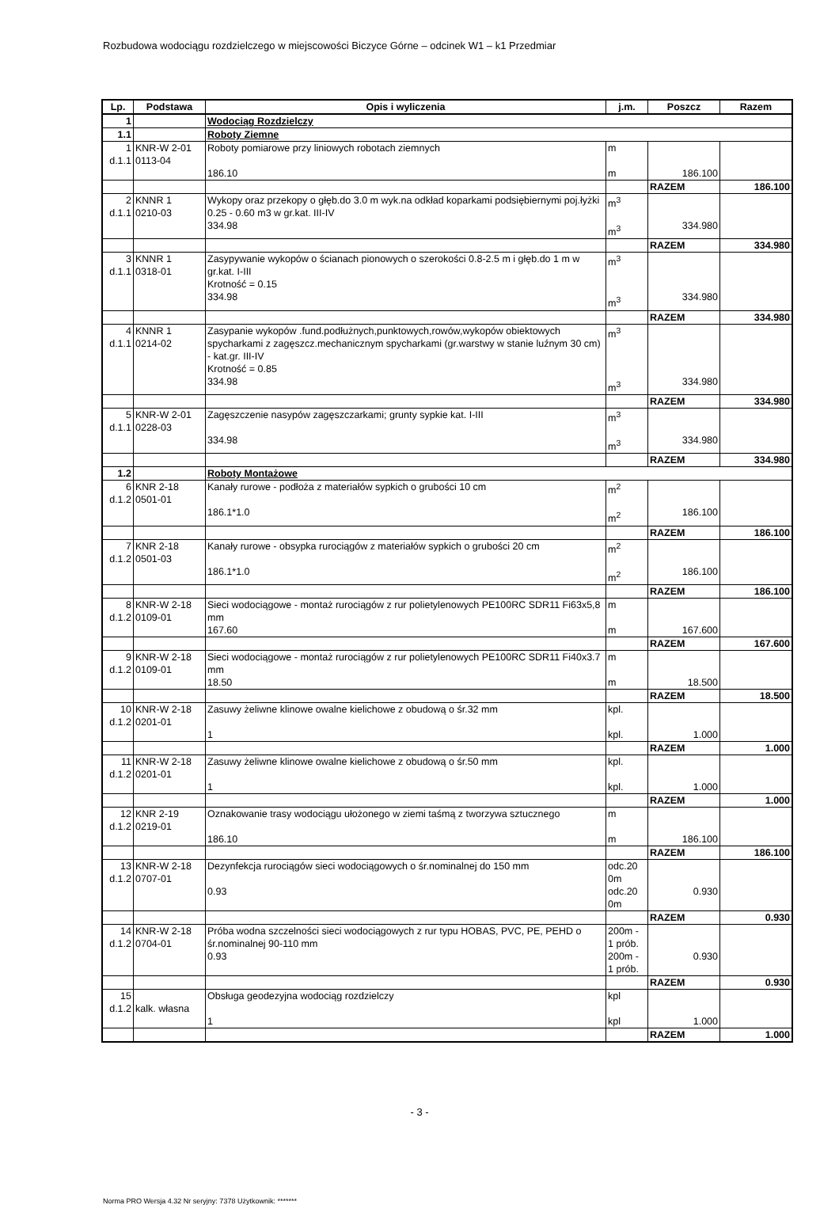Rozbudowa wodociągu rozdzielczego w miejscowości Biczyce Górne – odcinek W1 – k1 Przedmiar
| Lp. | Podstawa | Opis i wyliczenia | j.m. | Poszcz | Razem |
| --- | --- | --- | --- | --- | --- |
| 1 | | Wodociąg Rozdzielczy | | | |
| 1.1 | | Roboty Ziemne | | | |
| 1 d.1.1 | KNR-W 2-01 0113-04 | Roboty pomiarowe przy liniowych robotach ziemnych 186.10 | m m | 186.100 | |
| | | | | RAZEM | 186.100 |
| 2 d.1.1 | KNNR 1 0210-03 | Wykopy oraz przekopy o głęb.do 3.0 m wyk.na odkład koparkami podsiębiernymi poj.łyżki 0.25 - 0.60 m3 w gr.kat. III-IV 334.98 | m<sup>3</sup> m<sup>3</sup> | 334.980 | |
| | | | | RAZEM | 334.980 |
| 3 d.1.1 | KNNR 1 0318-01 | Zasypywanie wykopów o ścianach pionowych o szerokości 0.8-2.5 m i głęb.do 1 m w gr.kat. I-III Krotność = 0.15 334.98 | m<sup>3</sup> m<sup>3</sup> | 334.980 | |
| | | | | RAZEM | 334.980 |
| 4 d.1.1 | KNNR 1 0214-02 | Zasypanie wykopów .fund.podłużnych,punktowych,rowów,wykopów obiektowych spycharkami z zagęszcz.mechanicznym spycharkami (gr.warstwy w stanie luźnym 30 cm) - kat.gr. III-IV Krotność = 0.85 334.98 | m<sup>3</sup> m<sup>3</sup> | 334.980 | |
| | | | | RAZEM | 334.980 |
| 5 d.1.1 | KNR-W 2-01 0228-03 | Zagęszczenie nasypów zagęszczarkami; grunty sypkie kat. I-III 334.98 | m<sup>3</sup> m<sup>3</sup> | 334.980 | |
| | | | | RAZEM | 334.980 |
| 1.2 | | Roboty Montażowe | | | |
| 6 d.1.2 | KNR 2-18 0501-01 | Kanały rurowe - podłoża z materiałów sypkich o grubości 10 cm 186.1*1.0 | m<sup>2</sup> m<sup>2</sup> | 186.100 | |
| | | | | RAZEM | 186.100 |
| 7 d.1.2 | KNR 2-18 0501-03 | Kanały rurowe - obsypka rurociągów z materiałów sypkich o grubości 20 cm 186.1*1.0 | m<sup>2</sup> m<sup>2</sup> | 186.100 | |
| | | | | RAZEM | 186.100 |
| 8 d.1.2 | KNR-W 2-18 0109-01 | Sieci wodociągowe - montaż rurociągów z rur polietylenowych PE100RC SDR11 Fi63x5,8 mm 167.60 | m m | 167.600 | |
| | | | | RAZEM | 167.600 |
| 9 d.1.2 | KNR-W 2-18 0109-01 | Sieci wodociągowe - montaż rurociągów z rur polietylenowych PE100RC SDR11 Fi40x3.7 mm 18.50 | m m | 18.500 | |
| | | | | RAZEM | 18.500 |
| 10 d.1.2 | KNR-W 2-18 0201-01 | Zasuwy żeliwne klinowe owalne kielichowe z obudową o śr.32 mm 1 | kpl. kpl. | 1.000 | |
| | | | | RAZEM | 1.000 |
| 11 d.1.2 | KNR-W 2-18 0201-01 | Zasuwy żeliwne klinowe owalne kielichowe z obudową o śr.50 mm 1 | kpl. kpl. | 1.000 | |
| | | | | RAZEM | 1.000 |
| 12 d.1.2 | KNR 2-19 0219-01 | Oznakowanie trasy wodociągu ułożonego w ziemi taśmą z tworzywa sztucznego 186.10 | m m | 186.100 | |
| | | | | RAZEM | 186.100 |
| 13 d.1.2 | KNR-W 2-18 0707-01 | Dezynfekcja rurociągów sieci wodociągowych o śr.nominalnej do 150 mm 0.93 | odc.20 0m odc.20 0m | 0.930 | |
| | | | | RAZEM | 0.930 |
| 14 d.1.2 | KNR-W 2-18 0704-01 | Próba wodna szczelności sieci wodociągowych z rur typu HOBAS, PVC, PE, PEHD o śr.nominalnej 90-110 mm 0.93 | 200m - 1 prób. 200m - 1 prób. | 0.930 | |
| | | | | RAZEM | 0.930 |
| 15 d.1.2 | kalk. własna | Obsługa geodezyjna wodociąg rozdzielczy 1 | kpl kpl | 1.000 | |
| | | | | RAZEM | 1.000 |
- 3 -
Norma PRO Wersja 4.32 Nr seryjny: 7378 Użytkownik: *******